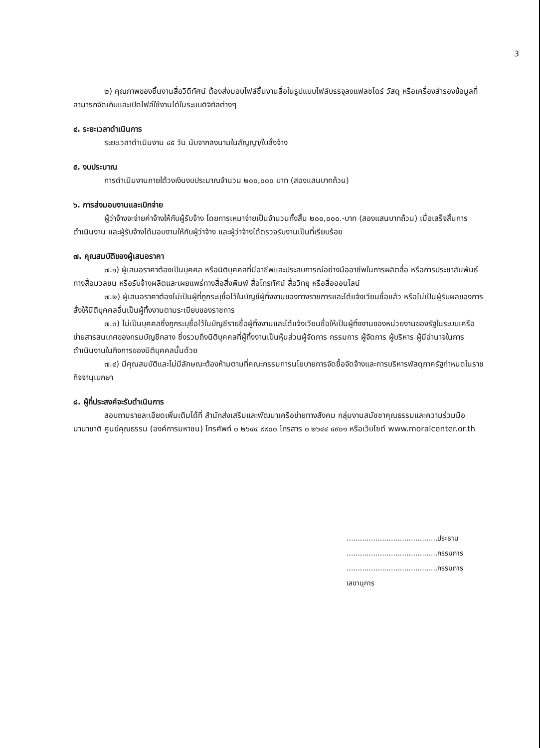3
๒) คุณภาพของชิ้นงานสื่อวิดีทัศน์ ต้องส่งมอบไฟล์ชิ้นงานสื่อในรูปแบบไฟล์บรรจุลงแฟลชไดร์ วัสดุ หรือเครื่องสำรองข้อมูลที่สามารถจัดเก็บและเปิดไฟล์ใช้งานได้ในระบบดิจิทัลต่างๆ
๔. ระยะเวลาดำเนินการ
ระยะเวลาดำเนินงาน ๔๕ วัน นับจากลงนามในสัญญา/ใบสั่งจ้าง
๕. งบประมาณ
การดำเนินงานภายใต้วงเงินงบประมาณจำนวน ๒๐๐,๐๐๐ บาท (สองแสนบาทถ้วน)
๖. การส่งมอบงานและเบิกจ่าย
ผู้ว่าจ้างจะจ่ายค่าจ้างให้กับผู้รับจ้าง โดยการเหมาจ่ายเป็นจำนวนทั้งสิ้น ๒๐๐,๐๐๐.-บาท (สองแสนบาทถ้วน) เมื่อเสร็จสิ้นการดำเนินงาน และผู้รับจ้างได้มอบงานให้กับผู้ว่าจ้าง และผู้ว่าจ้างได้ตรวจรับงานเป็นที่เรียบร้อย
๗. คุณสมบัติของผู้เสนอราคา
๗.๑) ผู้เสนอราคาต้องเป็นบุคคล หรือนิติบุคคลที่มีอาชีพและประสบการณ์อย่างมืออาชีพในการผลิตสื่อ หรือการประชาสัมพันธ์ทางสื่อมวลชน หรือรับจ้างผลิตและเผยแพร่ทางสื่อสิ่งพิมพ์ สื่อโทรทัศน์ สื่อวิทยุ หรือสื่อออนไลน์
๗.๒) ผู้เสนอราคาต้องไม่เป็นผู้ที่ถูกระบุชื่อไว้ในบัญชีผู้ทิ้งงานของทางราชการและได้แจ้งเวียนชื่อแล้ว หรือไม่เป็นผู้รับผลของการสั่งให้นิติบุคคลอื่นเป็นผู้ทิ้งงานตามระเบียบของราชการ
๗.๓) ไม่เป็นบุคคลซึ่งถูกระบุชื่อไว้ในบัญชีรายชื่อผู้ทิ้งงานและได้แจ้งเวียนชื่อให้เป็นผู้ทิ้งงานของหน่วยงานของรัฐในระบบเครือข่ายสารสนเทศของกรมบัญชีกลาง ซึ่งรวมถึงนิติบุคคลที่ผู้ทิ้งงานเป็นหุ้นส่วนผู้จัดการ กรรมการ ผู้จัดการ ผู้บริหาร ผู้มีอำนาจในการดำเนินงานในกิจการของนิติบุคคลนั้นด้วย
๗.๔) มีคุณสมบัติและไม่มีลักษณะต้องห้ามตามที่คณะกรรมการนโยบายการจัดซื้อจัดจ้างและการบริหารพัสดุภาครัฐกำหนดในราชกิจจานุเบกษา
๘. ผู้ที่ประสงค์จะรับดำเนินการ
สอบถามรายละเอียดเพิ่มเติมได้ที่ สำนักส่งเสริมและพัฒนาเครือข่ายทางสังคม กลุ่มงานสมัชชาคุณธรรมและความร่วมมือนานาชาติ ศูนย์คุณธรรม (องค์การมหาชน) โทรศัพท์ ๐ ๒๖๔๔ ๙๙๐๐ โทรสาร ๐ ๒๖๔๔ ๔๙๐๑ หรือเว็บไซต์ www.moralcenter.or.th
.........................................ประธาน
.........................................กรรมการ
.........................................กรรมการเลขานุการ